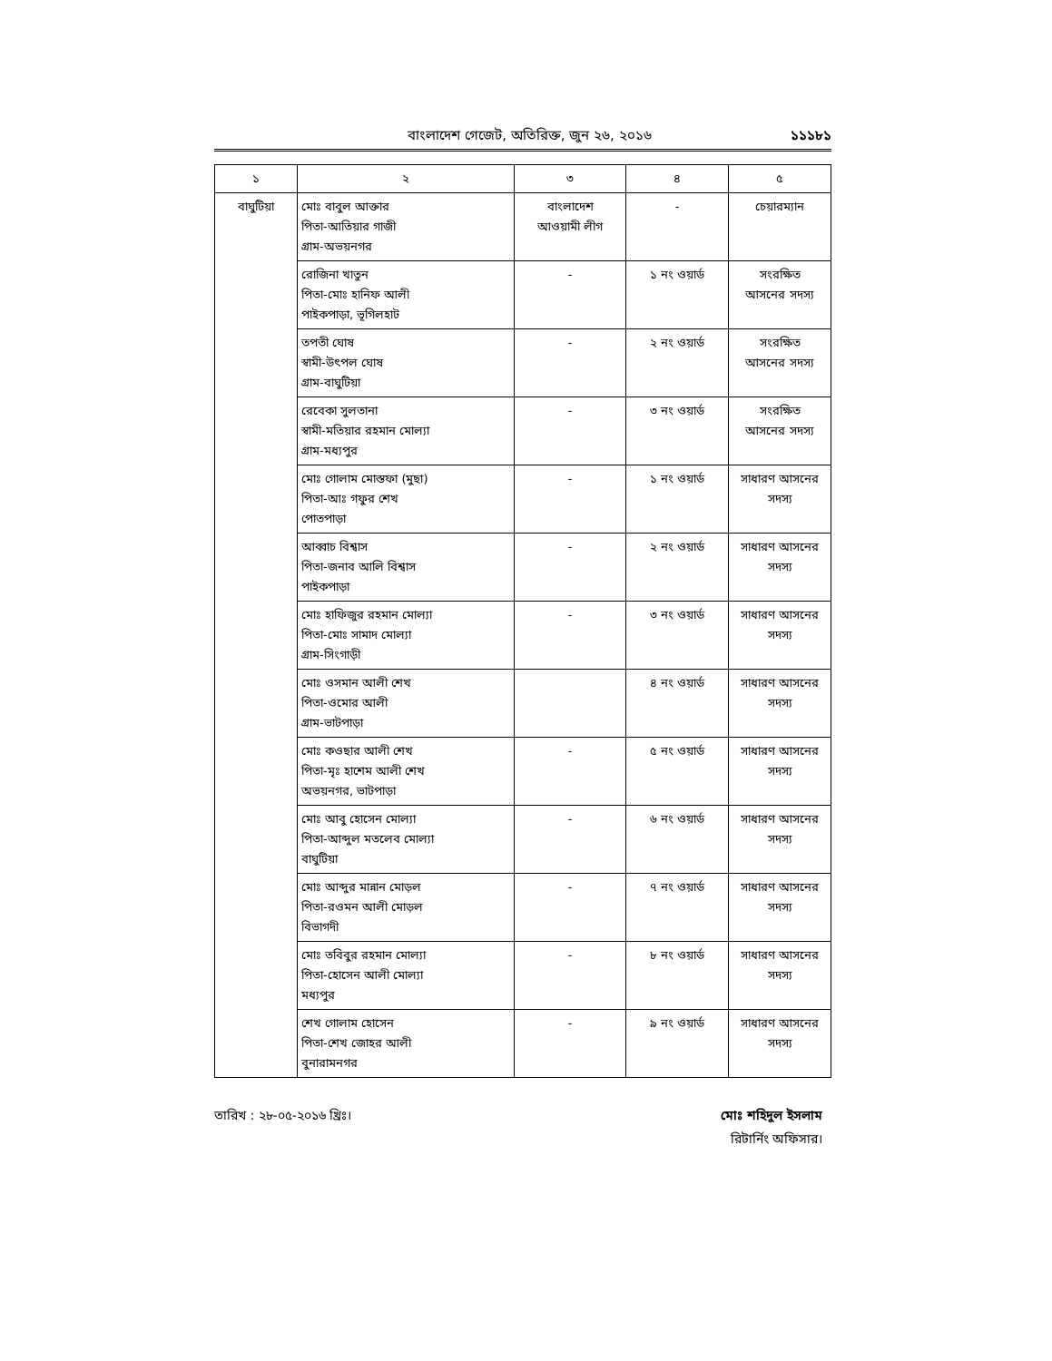বাংলাদেশ গেজেট, অতিরিক্ত, জুন ২৬, ২০১৬
১১১৮১
| ১ | ২ | ৩ | ৪ | ৫ |
| --- | --- | --- | --- | --- |
| বাঘুটিয়া | মোঃ বাবুল আক্তার পিতা-আতিয়ার গাজী গ্রাম-অভয়নগর | বাংলাদেশ আওয়ামী লীগ | - | চেয়ারম্যান |
| | রোজিনা খাতুন পিতা-মোঃ হানিফ আলী পাইকপাড়া, ভূগিলহাট | - | ১ নং ওয়ার্ড | সংরক্ষিত আসনের সদস্য |
| | তপতী ঘোষ স্বামী-উৎপল ঘোষ গ্রাম-বাঘুটিয়া | - | ২ নং ওয়ার্ড | সংরক্ষিত আসনের সদস্য |
| | রেবেকা সুলতানা স্বামী-মতিয়ার রহমান মোল্যা গ্রাম-মধ্যপুর | - | ৩ নং ওয়ার্ড | সংরক্ষিত আসনের সদস্য |
| | মোঃ গোলাম মোস্তফা (মুছা) পিতা-আঃ গফুর শেখ পোতপাড়া | - | ১ নং ওয়ার্ড | সাধারণ আসনের সদস্য |
| | আব্বাচ বিশ্বাস পিতা-জনাব আলি বিশ্বাস পাইকপাড়া | - | ২ নং ওয়ার্ড | সাধারণ আসনের সদস্য |
| | মোঃ হাফিজুর রহমান মোল্যা পিতা-মোঃ সামাদ মোল্যা গ্রাম-সিংগাড়ী | - | ৩ নং ওয়ার্ড | সাধারণ আসনের সদস্য |
| | মোঃ ওসমান আলী শেখ পিতা-ওমোর আলী গ্রাম-ভাটপাড়া | | ৪ নং ওয়ার্ড | সাধারণ আসনের সদস্য |
| | মোঃ কওছার আলী শেখ পিতা-মৃঃ হাশেম আলী শেখ অভয়নগর, ভাটপাড়া | - | ৫ নং ওয়ার্ড | সাধারণ আসনের সদস্য |
| | মোঃ আবু হোসেন মোল্যা পিতা-আব্দুল মতলেব মোল্যা বাঘুটিয়া | - | ৬ নং ওয়ার্ড | সাধারণ আসনের সদস্য |
| | মোঃ আব্দুর মান্নান মোড়ল পিতা-রওমন আলী মোড়ল বিভাগদী | - | ৭ নং ওয়ার্ড | সাধারণ আসনের সদস্য |
| | মোঃ তবিবুর রহমান মোল্যা পিতা-হোসেন আলী মোল্যা মধ্যপুর | - | ৮ নং ওয়ার্ড | সাধারণ আসনের সদস্য |
| | শেখ গোলাম হোসেন পিতা-শেখ জোহর আলী বুনারামনগর | - | ৯ নং ওয়ার্ড | সাধারণ আসনের সদস্য |
তারিখ : ২৮-০৫-২০১৬ খ্রিঃ। মোঃ শহিদুল ইসলাম
রিটার্নিং অফিসার।